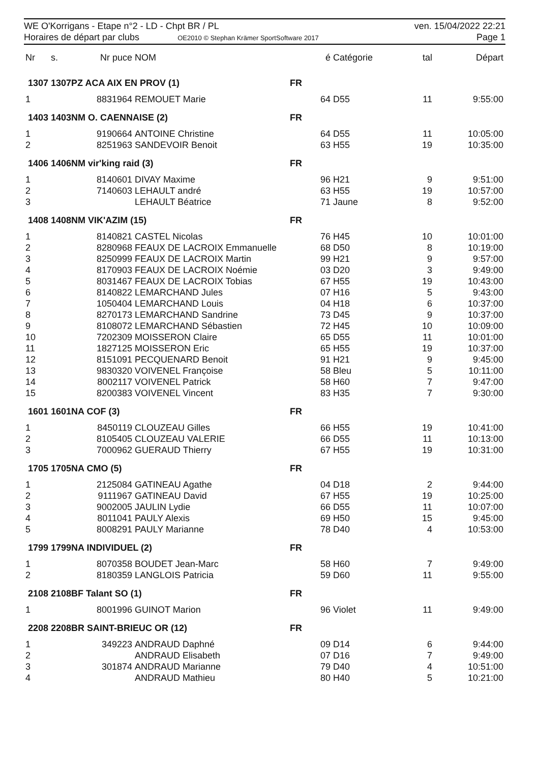WE O'Korrigans - Etape n°2 - LD - Chpt BR / PL
Horaires de départ par clubs OE2010 © Stephan Krämer SportSoftware 2017
ven. 15/04/2022 22:21
Page 1
| Nr | s. | Nr puce | NOM | é | Catégorie | tal | Départ |
| --- | --- | --- | --- | --- | --- | --- | --- |
| 1307 1307PZ ACA AIX EN PROV (1) | | | | FR | | | |
| 1 | | 8831964 | REMOUET Marie | 64 | D55 | 11 | 9:55:00 |
| 1403 1403NM O. CAENNAISE (2) | | | | FR | | | |
| 1 | | 9190664 | ANTOINE Christine | 64 | D55 | 11 | 10:05:00 |
| 2 | | 8251963 | SANDEVOIR Benoit | 63 | H55 | 19 | 10:35:00 |
| 1406 1406NM vir'king raid (3) | | | | FR | | | |
| 1 | | 8140601 | DIVAY Maxime | 96 | H21 | 9 | 9:51:00 |
| 2 | | 7140603 | LEHAULT andré | 63 | H55 | 19 | 10:57:00 |
| 3 | | | LEHAULT Béatrice | 71 | Jaune | 8 | 9:52:00 |
| 1408 1408NM VIK'AZIM (15) | | | | FR | | | |
| 1 | | 8140821 | CASTEL Nicolas | 76 | H45 | 10 | 10:01:00 |
| 2 | | 8280968 | FEAUX DE LACROIX Emmanuelle | 68 | D50 | 8 | 10:19:00 |
| 3 | | 8250999 | FEAUX DE LACROIX Martin | 99 | H21 | 9 | 9:57:00 |
| 4 | | 8170903 | FEAUX DE LACROIX Noémie | 03 | D20 | 3 | 9:49:00 |
| 5 | | 8031467 | FEAUX DE LACROIX Tobias | 67 | H55 | 19 | 10:43:00 |
| 6 | | 8140822 | LEMARCHAND Jules | 07 | H16 | 5 | 9:43:00 |
| 7 | | 1050404 | LEMARCHAND Louis | 04 | H18 | 6 | 10:37:00 |
| 8 | | 8270173 | LEMARCHAND Sandrine | 73 | D45 | 9 | 10:37:00 |
| 9 | | 8108072 | LEMARCHAND Sébastien | 72 | H45 | 10 | 10:09:00 |
| 10 | | 7202309 | MOISSERON Claire | 65 | D55 | 11 | 10:01:00 |
| 11 | | 1827125 | MOISSERON Eric | 65 | H55 | 19 | 10:37:00 |
| 12 | | 8151091 | PECQUENARD Benoit | 91 | H21 | 9 | 9:45:00 |
| 13 | | 9830320 | VOIVENEL Françoise | 58 | Bleu | 5 | 10:11:00 |
| 14 | | 8002117 | VOIVENEL Patrick | 58 | H60 | 7 | 9:47:00 |
| 15 | | 8200383 | VOIVENEL Vincent | 83 | H35 | 7 | 9:30:00 |
| 1601 1601NA COF (3) | | | | FR | | | |
| 1 | | 8450119 | CLOUZEAU Gilles | 66 | H55 | 19 | 10:41:00 |
| 2 | | 8105405 | CLOUZEAU VALERIE | 66 | D55 | 11 | 10:13:00 |
| 3 | | 7000962 | GUERAUD Thierry | 67 | H55 | 19 | 10:31:00 |
| 1705 1705NA CMO (5) | | | | FR | | | |
| 1 | | 2125084 | GATINEAU Agathe | 04 | D18 | 2 | 9:44:00 |
| 2 | | 9111967 | GATINEAU David | 67 | H55 | 19 | 10:25:00 |
| 3 | | 9002005 | JAULIN Lydie | 66 | D55 | 11 | 10:07:00 |
| 4 | | 8011041 | PAULY Alexis | 69 | H50 | 15 | 9:45:00 |
| 5 | | 8008291 | PAULY Marianne | 78 | D40 | 4 | 10:53:00 |
| 1799 1799NA INDIVIDUEL (2) | | | | FR | | | |
| 1 | | 8070358 | BOUDET Jean-Marc | 58 | H60 | 7 | 9:49:00 |
| 2 | | 8180359 | LANGLOIS Patricia | 59 | D60 | 11 | 9:55:00 |
| 2108 2108BF Talant SO (1) | | | | FR | | | |
| 1 | | 8001996 | GUINOT Marion | 96 | Violet | 11 | 9:49:00 |
| 2208 2208BR SAINT-BRIEUC OR (12) | | | | FR | | | |
| 1 | | 349223 | ANDRAUD Daphné | 09 | D14 | 6 | 9:44:00 |
| 2 | | | ANDRAUD Elisabeth | 07 | D16 | 7 | 9:49:00 |
| 3 | | 301874 | ANDRAUD Marianne | 79 | D40 | 4 | 10:51:00 |
| 4 | | | ANDRAUD Mathieu | 80 | H40 | 5 | 10:21:00 |